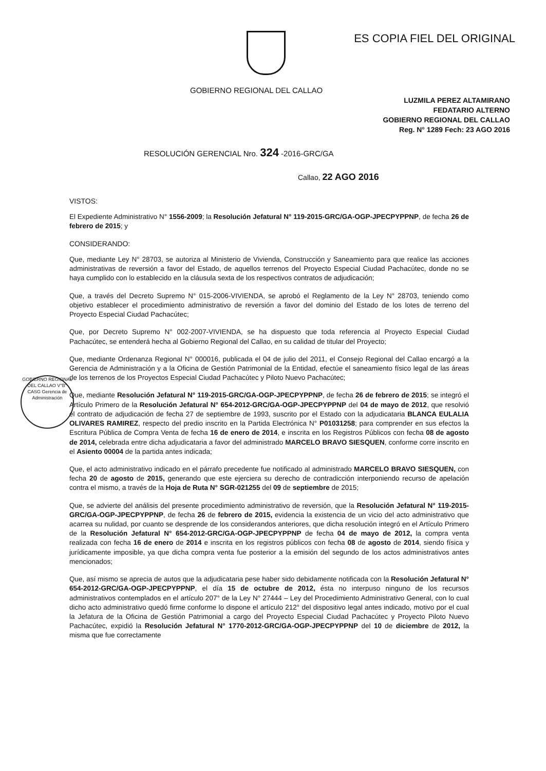ES COPIA FIEL DEL ORIGINAL
GOBIERNO REGIONAL DEL CALLAO
LUZMILA PEREZ ALTAMIRANO
FEDATARIO ALTERNO
GOBIERNO REGIONAL DEL CALLAO
Reg. N° 1289 Fech: 23 AGO 2016
RESOLUCIÓN GERENCIAL Nro. 324 -2016-GRC/GA
Callao, 22 AGO 2016
GOBIERNO REGIONAL DEL CALLAO V°B° CASG Gerencia de Administración
VISTOS:
El Expediente Administrativo N° 1556-2009; la Resolución Jefatural N° 119-2015-GRC/GA-OGP-JPECPYPPNP, de fecha 26 de febrero de 2015; y
CONSIDERANDO:
Que, mediante Ley N° 28703, se autoriza al Ministerio de Vivienda, Construcción y Saneamiento para que realice las acciones administrativas de reversión a favor del Estado, de aquellos terrenos del Proyecto Especial Ciudad Pachacútec, donde no se haya cumplido con lo establecido en la cláusula sexta de los respectivos contratos de adjudicación;
Que, a través del Decreto Supremo N° 015-2006-VIVIENDA, se aprobó el Reglamento de la Ley N° 28703, teniendo como objetivo establecer el procedimiento administrativo de reversión a favor del dominio del Estado de los lotes de terreno del Proyecto Especial Ciudad Pachacútec;
Que, por Decreto Supremo N° 002-2007-VIVIENDA, se ha dispuesto que toda referencia al Proyecto Especial Ciudad Pachacútec, se entenderá hecha al Gobierno Regional del Callao, en su calidad de titular del Proyecto;
Que, mediante Ordenanza Regional N° 000016, publicada el 04 de julio del 2011, el Consejo Regional del Callao encargó a la Gerencia de Administración y a la Oficina de Gestión Patrimonial de la Entidad, efectúe el saneamiento físico legal de las áreas de los terrenos de los Proyectos Especial Ciudad Pachacútec y Piloto Nuevo Pachacútec;
Que, mediante Resolución Jefatural N° 119-2015-GRC/GA-OGP-JPECPYPPNP, de fecha 26 de febrero de 2015; se integró el Artículo Primero de la Resolución Jefatural N° 654-2012-GRC/GA-OGP-JPECPYPPNP del 04 de mayo de 2012, que resolvió el contrato de adjudicación de fecha 27 de septiembre de 1993, suscrito por el Estado con la adjudicataria BLANCA EULALIA OLIVARES RAMIREZ, respecto del predio inscrito en la Partida Electrónica N° P01031258; para comprender en sus efectos la Escritura Pública de Compra Venta de fecha 16 de enero de 2014, e inscrita en los Registros Públicos con fecha 08 de agosto de 2014, celebrada entre dicha adjudicataria a favor del administrado MARCELO BRAVO SIESQUEN, conforme corre inscrito en el Asiento 00004 de la partida antes indicada;
Que, el acto administrativo indicado en el párrafo precedente fue notificado al administrado MARCELO BRAVO SIESQUEN, con fecha 20 de agosto de 2015, generando que este ejerciera su derecho de contradicción interponiendo recurso de apelación contra el mismo, a través de la Hoja de Ruta N° SGR-021255 del 09 de septiembre de 2015;
Que, se advierte del análisis del presente procedimiento administrativo de reversión, que la Resolución Jefatural N° 119-2015-GRC/GA-OGP-JPECPYPPNP, de fecha 26 de febrero de 2015, evidencia la existencia de un vicio del acto administrativo que acarrea su nulidad, por cuanto se desprende de los considerandos anteriores, que dicha resolución integró en el Artículo Primero de la Resolución Jefatural N° 654-2012-GRC/GA-OGP-JPECPYPPNP de fecha 04 de mayo de 2012, la compra venta realizada con fecha 16 de enero de 2014 e inscrita en los registros públicos con fecha 08 de agosto de 2014, siendo física y jurídicamente imposible, ya que dicha compra venta fue posterior a la emisión del segundo de los actos administrativos antes mencionados;
Que, así mismo se aprecia de autos que la adjudicataria pese haber sido debidamente notificada con la Resolución Jefatural N° 654-2012-GRC/GA-OGP-JPECPYPPNP, el día 15 de octubre de 2012, ésta no interpuso ninguno de los recursos administrativos contemplados en el artículo 207° de la Ley N° 27444 – Ley del Procedimiento Administrativo General, con lo cual dicho acto administrativo quedó firme conforme lo dispone el artículo 212° del dispositivo legal antes indicado, motivo por el cual la Jefatura de la Oficina de Gestión Patrimonial a cargo del Proyecto Especial Ciudad Pachacútec y Proyecto Piloto Nuevo Pachacútec, expidió la Resolución Jefatural N° 1770-2012-GRC/GA-OGP-JPECPYPPNP del 10 de diciembre de 2012, la misma que fue correctamente